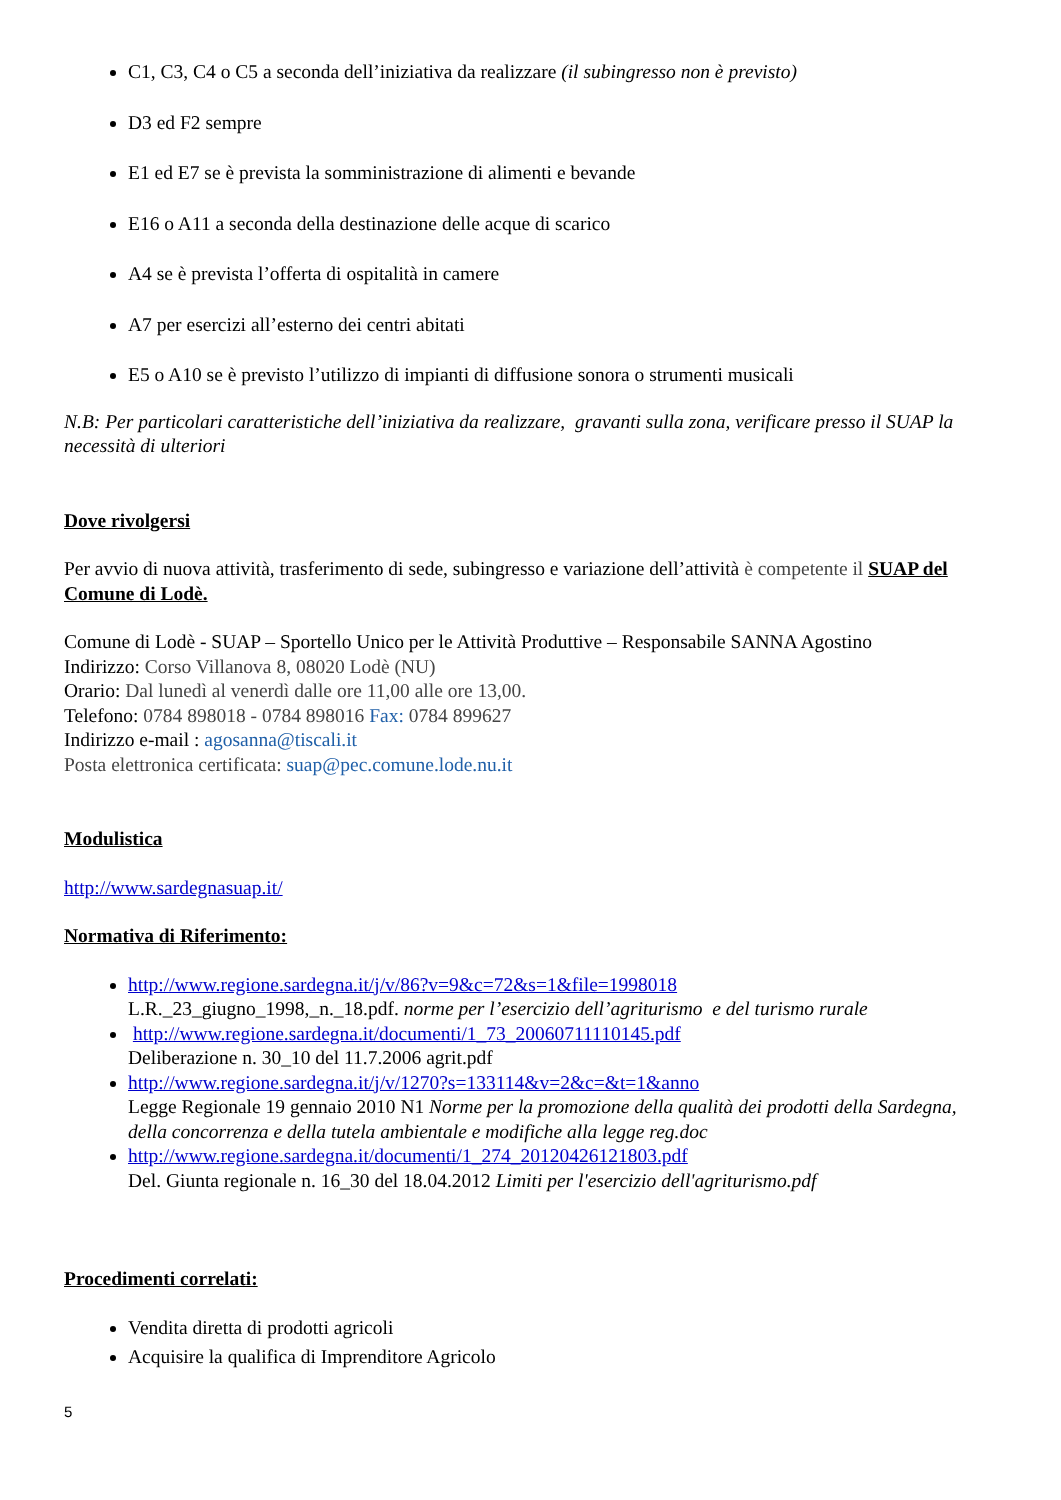C1, C3, C4 o C5 a seconda dell’iniziativa da realizzare (il subingresso non è previsto)
D3 ed F2 sempre
E1 ed E7 se è prevista la somministrazione di alimenti e bevande
E16 o A11 a seconda della destinazione delle acque di scarico
A4 se è prevista l’offerta di ospitalità in camere
A7 per esercizi all’esterno dei centri abitati
E5 o A10 se è previsto l’utilizzo di impianti di diffusione sonora o strumenti musicali
N.B: Per particolari caratteristiche dell’iniziativa da realizzare, gravanti sulla zona, verificare presso il SUAP la necessità di ulteriori
Dove rivolgersi
Per avvio di nuova attività, trasferimento di sede, subingresso e variazione dell’attività è competente il SUAP del Comune di Lodè.
Comune di Lodè - SUAP – Sportello Unico per le Attività Produttive – Responsabile SANNA Agostino
Indirizzo: Corso Villanova 8, 08020 Lodè (NU)
Orario: Dal lunedì al venerdì dalle ore 11,00 alle ore 13,00.
Telefono: 0784 898018 - 0784 898016 Fax: 0784 899627
Indirizzo e-mail : agosanna@tiscali.it
Posta elettronica certificata: suap@pec.comune.lode.nu.it
Modulistica
http://www.sardegnasuap.it/
Normativa di Riferimento:
http://www.regione.sardegna.it/j/v/86?v=9&c=72&s=1&file=1998018
L.R._23_giugno_1998,_n._18.pdf. norme per l’esercizio dell’agriturismo e del turismo rurale
http://www.regione.sardegna.it/documenti/1_73_20060711110145.pdf
Deliberazione n. 30_10 del 11.7.2006 agrit.pdf
http://www.regione.sardegna.it/j/v/1270?s=133114&v=2&c=&t=1&anno
Legge Regionale 19 gennaio 2010 N1 Norme per la promozione della qualità dei prodotti della Sardegna, della concorrenza e della tutela ambientale e modifiche alla legge reg.doc
http://www.regione.sardegna.it/documenti/1_274_20120426121803.pdf
Del. Giunta regionale n. 16_30 del 18.04.2012 Limiti per l'esercizio dell'agriturismo.pdf
Procedimenti correlati:
Vendita diretta di prodotti agricoli
Acquisire la qualifica di Imprenditore Agricolo
5